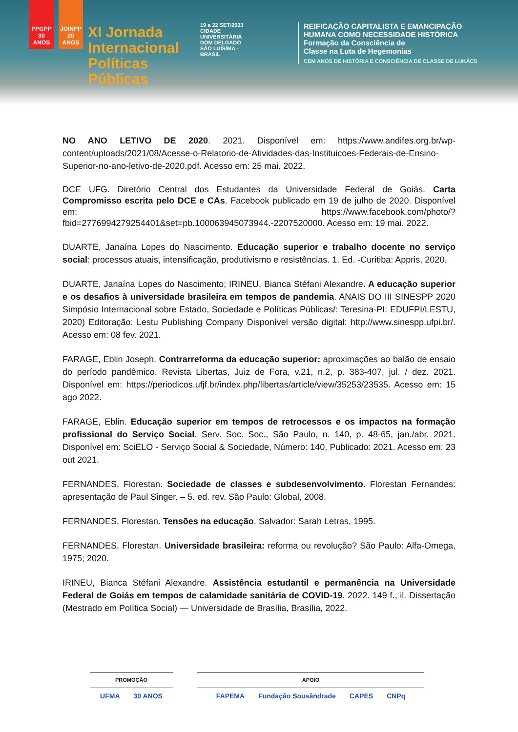PPGPP 30 ANOS
JOINPP 20 ANOS
XI Jornada Internacional Políticas Públicas
19 a 22 SET/2023
CIDADE UNIVERSITÁRIA DOM DELGADO SÃO LUÍS/MA - BRASIL
REIFICAÇÃO CAPITALISTA E EMANCIPAÇÃO
HUMANA COMO NECESSIDADE HISTÓRICA
Formação da Consciência de
Classe na Luta de Hegemonias
CEM ANOS DE HISTÓRIA E CONSCIÊNCIA DE CLASSE DE LUKÁCS
NO ANO LETIVO DE 2020. 2021. Disponível em: https://www.andifes.org.br/wp-content/uploads/2021/08/Acesse-o-Relatorio-de-Atividades-das-Instituicoes-Federais-de-Ensino-Superior-no-ano-letivo-de-2020.pdf. Acesso em: 25 mai. 2022.
DCE UFG. Diretório Central dos Estudantes da Universidade Federal de Goiás. Carta Compromisso escrita pelo DCE e CAs. Facebook publicado em 19 de julho de 2020. Disponível em: https://www.facebook.com/photo/?fbid=2776994279254401&set=pb.100063945073944.-2207520000. Acesso em: 19 mai. 2022.
DUARTE, Janaína Lopes do Nascimento. Educação superior e trabalho docente no serviço social: processos atuais, intensificação, produtivismo e resistências. 1. Ed. -Curitiba: Appris, 2020.
DUARTE, Janaína Lopes do Nascimento; IRINEU, Bianca Stéfani Alexandre. A educação superior e os desafios à universidade brasileira em tempos de pandemia. ANAIS DO III SINESPP 2020 Simpósio Internacional sobre Estado, Sociedade e Políticas Públicas/: Teresina-PI: EDUFPI/LESTU, 2020) Editoração: Lestu Publishing Company Disponível versão digital: http://www.sinespp.ufpi.br/. Acesso em: 08 fev. 2021.
FARAGE, Eblin Joseph. Contrarreforma da educação superior: aproximações ao balão de ensaio do período pandêmico. Revista Libertas, Juiz de Fora, v.21, n.2, p. 383-407, jul. / dez. 2021. Disponível em: https://periodicos.ufjf.br/index.php/libertas/article/view/35253/23535. Acesso em: 15 ago 2022.
FARAGE, Eblin. Educação superior em tempos de retrocessos e os impactos na formação profissional do Serviço Social. Serv. Soc. Soc., São Paulo, n. 140, p. 48-65, jan./abr. 2021. Disponível em: SciELO - Serviço Social & Sociedade, Número: 140, Publicado: 2021. Acesso em: 23 out 2021.
FERNANDES, Florestan. Sociedade de classes e subdesenvolvimento. Florestan Fernandes: apresentação de Paul Singer. – 5. ed. rev. São Paulo: Global, 2008.
FERNANDES, Florestan. Tensões na educação. Salvador: Sarah Letras, 1995.
FERNANDES, Florestan. Universidade brasileira: reforma ou revolução? São Paulo: Alfa-Omega, 1975; 2020.
IRINEU, Bianca Stéfani Alexandre. Assistência estudantil e permanência na Universidade Federal de Goiás em tempos de calamidade sanitária de COVID-19. 2022. 149 f., il. Dissertação (Mestrado em Política Social) — Universidade de Brasília, Brasília, 2022.
PROMOÇÃO
UFMA 30 ANOS
APOIO
FAPEMA Fundação Sousândrade CAPES CNPq